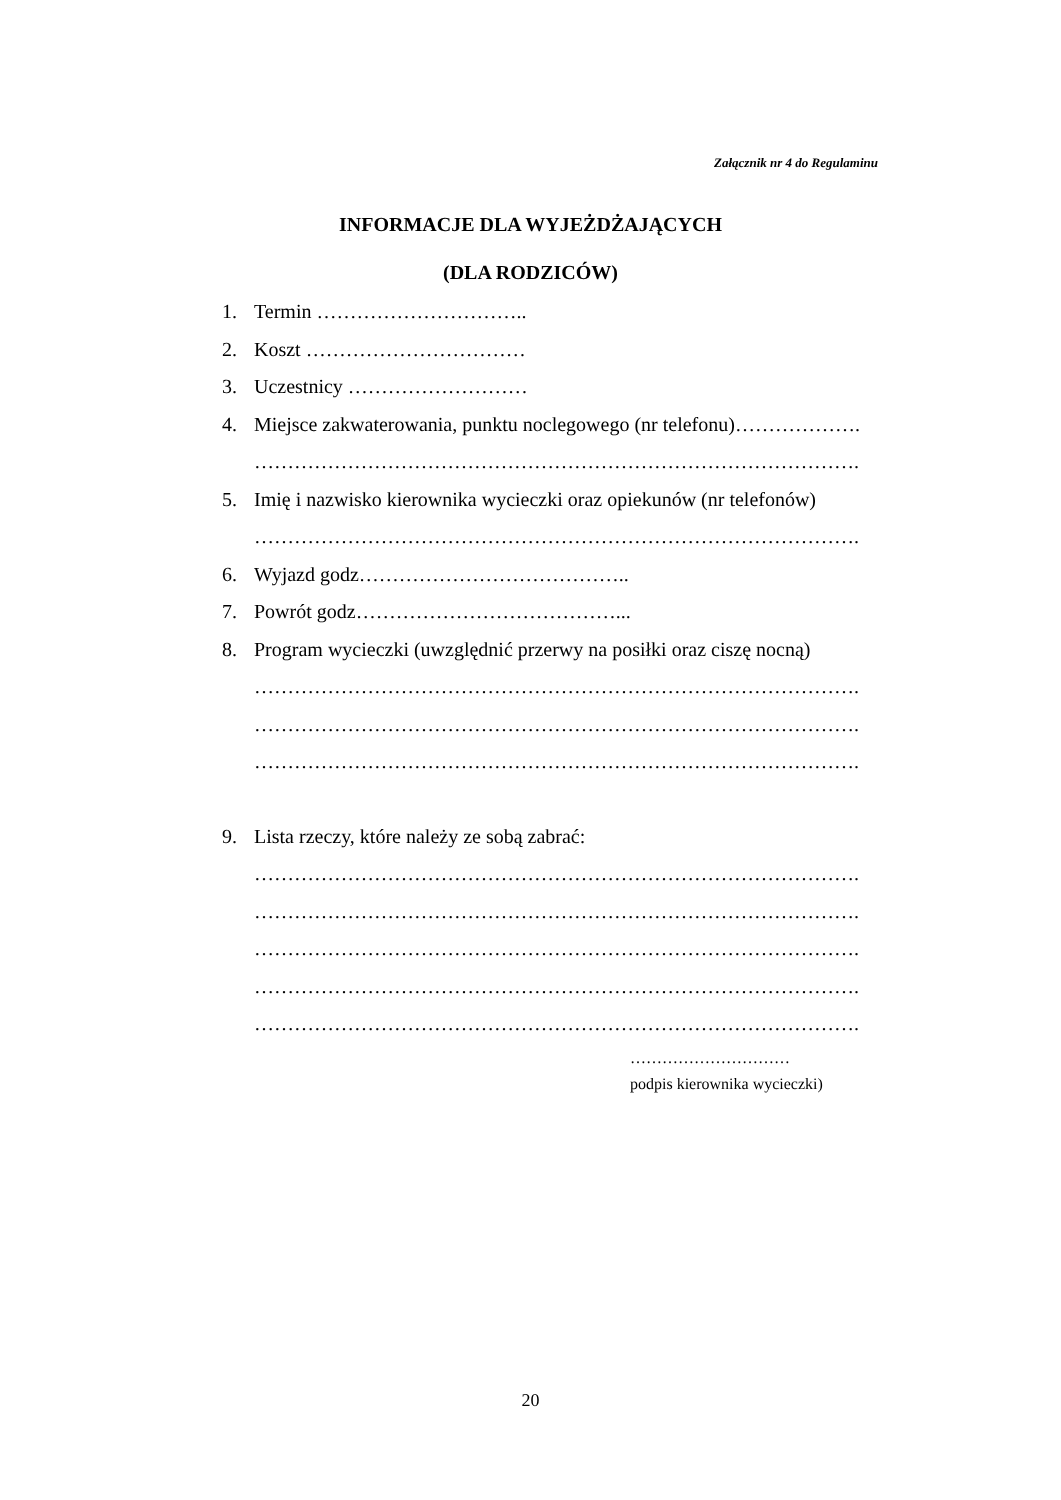Załącznik nr 4 do Regulaminu
INFORMACJE DLA WYJEŻDŻAJĄCYCH
(DLA RODZICÓW)
1. Termin …………………………..
2. Koszt ……………………………
3. Uczestnicy ………………………
4. Miejsce zakwaterowania, punktu noclegowego (nr telefonu)……………….
……………………………………………………………………………….
5. Imię i nazwisko kierownika wycieczki oraz opiekunów (nr telefonów)
……………………………………………………………………………….
6. Wyjazd godz…………………………………..
7. Powrót godz…………………………………...
8. Program wycieczki (uwzględnić przerwy na posiłki oraz ciszę nocną)
……………………………………………………………………………….
……………………………………………………………………………….
……………………………………………………………………………….
9. Lista rzeczy, które należy ze sobą zabrać:
……………………………………………………………………………….
……………………………………………………………………………….
……………………………………………………………………………….
……………………………………………………………………………….
……………………………………………………………………………….
…………………………
podpis kierownika wycieczki)
20